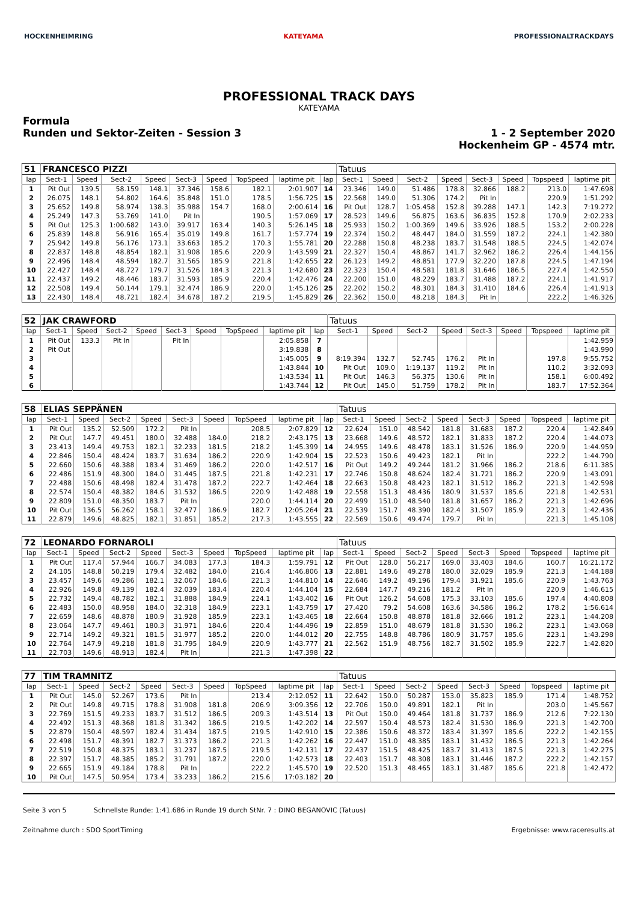HOCKENHEIMRING KATEYAMA PROFESSIONALTRACKDAYS
PROFESSIONAL TRACK DAYS
KATEYAMA
Formula
Runden und Sektor-Zeiten - Session 3
1 - 2 September 2020
Hockenheim GP - 4574 mtr.
| 51 | FRANCESCO PIZZI | | | | | | | | | Tatuus | | | | | | | |
| lap | Sect-1 | Speed | Sect-2 | Speed | Sect-3 | Speed | TopSpeed | laptime pit | lap | Sect-1 | Speed | Sect-2 | Speed | Sect-3 | Speed | Topspeed | laptime pit |
| 1 | Pit Out | 139.5 | 58.159 | 148.1 | 37.346 | 158.6 | 182.1 | 2:01.907 | 14 | 23.346 | 149.0 | 51.486 | 178.8 | 32.866 | 188.2 | 213.0 | 1:47.698 |
| 2 | 26.075 | 148.1 | 54.802 | 164.6 | 35.848 | 151.0 | 178.5 | 1:56.725 | 15 | 22.568 | 149.0 | 51.306 | 174.2 | Pit In | | 220.9 | 1:51.292 |
| 3 | 25.652 | 149.8 | 58.974 | 138.3 | 35.988 | 154.7 | 168.0 | 2:00.614 | 16 | Pit Out | 128.7 | 1:05.458 | 152.8 | 39.288 | 147.1 | 142.3 | 7:19.272 |
| 4 | 25.249 | 147.3 | 53.769 | 141.0 | Pit In | | 190.5 | 1:57.069 | 17 | 28.523 | 149.6 | 56.875 | 163.6 | 36.835 | 152.8 | 170.9 | 2:02.233 |
| 5 | Pit Out | 125.3 | 1:00.682 | 143.0 | 39.917 | 163.4 | 140.3 | 5:26.145 | 18 | 25.933 | 150.2 | 1:00.369 | 149.6 | 33.926 | 188.5 | 153.2 | 2:00.228 |
| 6 | 25.839 | 148.8 | 56.916 | 165.4 | 35.019 | 149.8 | 161.7 | 1:57.774 | 19 | 22.374 | 150.2 | 48.447 | 184.0 | 31.559 | 187.2 | 224.1 | 1:42.380 |
| 7 | 25.942 | 149.8 | 56.176 | 173.1 | 33.663 | 185.2 | 170.3 | 1:55.781 | 20 | 22.288 | 150.8 | 48.238 | 183.7 | 31.548 | 188.5 | 224.5 | 1:42.074 |
| 8 | 22.837 | 148.8 | 48.854 | 182.1 | 31.908 | 185.6 | 220.9 | 1:43.599 | 21 | 22.327 | 150.4 | 48.867 | 141.7 | 32.962 | 186.2 | 226.4 | 1:44.156 |
| 9 | 22.496 | 148.4 | 48.594 | 182.7 | 31.565 | 185.9 | 221.8 | 1:42.655 | 22 | 26.123 | 149.2 | 48.851 | 177.9 | 32.220 | 187.8 | 224.5 | 1:47.194 |
| 10 | 22.427 | 148.4 | 48.727 | 179.7 | 31.526 | 184.3 | 221.3 | 1:42.680 | 23 | 22.323 | 150.4 | 48.581 | 181.8 | 31.646 | 186.5 | 227.4 | 1:42.550 |
| 11 | 22.437 | 149.2 | 48.446 | 183.7 | 31.593 | 185.9 | 220.4 | 1:42.476 | 24 | 22.200 | 151.0 | 48.229 | 183.7 | 31.488 | 187.2 | 224.1 | 1:41.917 |
| 12 | 22.508 | 149.4 | 50.144 | 179.1 | 32.474 | 186.9 | 220.0 | 1:45.126 | 25 | 22.202 | 150.2 | 48.301 | 184.3 | 31.410 | 184.6 | 226.4 | 1:41.913 |
| 13 | 22.430 | 148.4 | 48.721 | 182.4 | 34.678 | 187.2 | 219.5 | 1:45.829 | 26 | 22.362 | 150.0 | 48.218 | 184.3 | Pit In | | 222.2 | 1:46.326 |
| 52 | JAK CRAWFORD | | | | | | | | | Tatuus | | | | | | | |
| lap | Sect-1 | Speed | Sect-2 | Speed | Sect-3 | Speed | TopSpeed | laptime pit | lap | Sect-1 | Speed | Sect-2 | Speed | Sect-3 | Speed | Topspeed | laptime pit |
| 1 | Pit Out | 133.3 | Pit In | | Pit In | | | 2:05.858 | 7 | | | | | | | | 1:42.959 |
| 2 | Pit Out | | | | | | | 3:19.838 | 8 | | | | | | | | 1:43.990 |
| 3 | | | | | | | | 1:45.005 | 9 | 8:19.394 | 132.7 | 52.745 | 176.2 | Pit In | | 197.8 | 9:55.752 |
| 4 | | | | | | | | 1:43.844 | 10 | Pit Out | 109.0 | 1:19.137 | 119.2 | Pit In | | 110.2 | 3:32.093 |
| 5 | | | | | | | | 1:43.534 | 11 | Pit Out | 146.3 | 56.375 | 130.6 | Pit In | | 158.1 | 6:00.492 |
| 6 | | | | | | | | 1:43.744 | 12 | Pit Out | 145.0 | 51.759 | 178.2 | Pit In | | 183.7 | 17:52.364 |
| 58 | ELIAS SEPPÄNEN | | | | | | | | | Tatuus | | | | | | | |
| lap | Sect-1 | Speed | Sect-2 | Speed | Sect-3 | Speed | TopSpeed | laptime pit | lap | Sect-1 | Speed | Sect-2 | Speed | Sect-3 | Speed | Topspeed | laptime pit |
| 1 | Pit Out | 135.2 | 52.509 | 172.2 | Pit In | | 208.5 | 2:07.829 | 12 | 22.624 | 151.0 | 48.542 | 181.8 | 31.683 | 187.2 | 220.4 | 1:42.849 |
| 2 | Pit Out | 147.7 | 49.451 | 180.0 | 32.488 | 184.0 | 218.2 | 2:43.175 | 13 | 23.668 | 149.6 | 48.572 | 182.1 | 31.833 | 187.2 | 220.4 | 1:44.073 |
| 3 | 23.413 | 149.4 | 49.753 | 182.1 | 32.233 | 181.5 | 218.2 | 1:45.399 | 14 | 24.955 | 149.6 | 48.478 | 183.1 | 31.526 | 186.9 | 220.9 | 1:44.959 |
| 4 | 22.846 | 150.4 | 48.424 | 183.7 | 31.634 | 186.2 | 220.9 | 1:42.904 | 15 | 22.523 | 150.6 | 49.423 | 182.1 | Pit In | | 222.2 | 1:44.790 |
| 5 | 22.660 | 150.6 | 48.388 | 183.4 | 31.469 | 186.2 | 220.0 | 1:42.517 | 16 | Pit Out | 149.2 | 49.244 | 181.2 | 31.966 | 186.2 | 218.6 | 6:11.385 |
| 6 | 22.486 | 151.9 | 48.300 | 184.0 | 31.445 | 187.5 | 221.8 | 1:42.231 | 17 | 22.746 | 150.8 | 48.624 | 182.4 | 31.721 | 186.2 | 220.9 | 1:43.091 |
| 7 | 22.488 | 150.6 | 48.498 | 182.4 | 31.478 | 187.2 | 222.7 | 1:42.464 | 18 | 22.663 | 150.8 | 48.423 | 182.1 | 31.512 | 186.2 | 221.3 | 1:42.598 |
| 8 | 22.574 | 150.4 | 48.382 | 184.6 | 31.532 | 186.5 | 220.9 | 1:42.488 | 19 | 22.558 | 151.3 | 48.436 | 180.9 | 31.537 | 185.6 | 221.8 | 1:42.531 |
| 9 | 22.809 | 151.0 | 48.350 | 183.7 | Pit In | | 220.0 | 1:44.114 | 20 | 22.499 | 151.0 | 48.540 | 181.8 | 31.657 | 186.2 | 221.3 | 1:42.696 |
| 10 | Pit Out | 136.5 | 56.262 | 158.1 | 32.477 | 186.9 | 182.7 | 12:05.264 | 21 | 22.539 | 151.7 | 48.390 | 182.4 | 31.507 | 185.9 | 221.3 | 1:42.436 |
| 11 | 22.879 | 149.6 | 48.825 | 182.1 | 31.851 | 185.2 | 217.3 | 1:43.555 | 22 | 22.569 | 150.6 | 49.474 | 179.7 | Pit In | | 221.3 | 1:45.108 |
| 72 | LEONARDO FORNAROLI | | | | | | | | | Tatuus | | | | | | | |
| lap | Sect-1 | Speed | Sect-2 | Speed | Sect-3 | Speed | TopSpeed | laptime pit | lap | Sect-1 | Speed | Sect-2 | Speed | Sect-3 | Speed | Topspeed | laptime pit |
| 1 | Pit Out | 117.4 | 57.944 | 166.7 | 34.083 | 177.3 | 184.3 | 1:59.791 | 12 | Pit Out | 128.0 | 56.217 | 169.0 | 33.403 | 184.6 | 160.7 | 16:21.172 |
| 2 | 24.105 | 148.8 | 50.219 | 179.4 | 32.482 | 184.0 | 216.4 | 1:46.806 | 13 | 22.881 | 149.6 | 49.278 | 180.0 | 32.029 | 185.9 | 221.3 | 1:44.188 |
| 3 | 23.457 | 149.6 | 49.286 | 182.1 | 32.067 | 184.6 | 221.3 | 1:44.810 | 14 | 22.646 | 149.2 | 49.196 | 179.4 | 31.921 | 185.6 | 220.9 | 1:43.763 |
| 4 | 22.926 | 149.8 | 49.139 | 182.4 | 32.039 | 183.4 | 220.4 | 1:44.104 | 15 | 22.684 | 147.7 | 49.216 | 181.2 | Pit In | | 220.9 | 1:46.615 |
| 5 | 22.732 | 149.4 | 48.782 | 182.1 | 31.888 | 184.9 | 224.1 | 1:43.402 | 16 | Pit Out | 126.2 | 54.608 | 175.3 | 33.103 | 185.6 | 197.4 | 4:40.808 |
| 6 | 22.483 | 150.0 | 48.958 | 184.0 | 32.318 | 184.9 | 223.1 | 1:43.759 | 17 | 27.420 | 79.2 | 54.608 | 163.6 | 34.586 | 186.2 | 178.2 | 1:56.614 |
| 7 | 22.659 | 148.6 | 48.878 | 180.9 | 31.928 | 185.9 | 223.1 | 1:43.465 | 18 | 22.664 | 150.8 | 48.878 | 181.8 | 32.666 | 181.2 | 223.1 | 1:44.208 |
| 8 | 23.064 | 147.7 | 49.461 | 180.3 | 31.971 | 184.6 | 220.4 | 1:44.496 | 19 | 22.859 | 151.0 | 48.679 | 181.8 | 31.530 | 186.2 | 223.1 | 1:43.068 |
| 9 | 22.714 | 149.2 | 49.321 | 181.5 | 31.977 | 185.2 | 220.0 | 1:44.012 | 20 | 22.755 | 148.8 | 48.786 | 180.9 | 31.757 | 185.6 | 223.1 | 1:43.298 |
| 10 | 22.764 | 147.9 | 49.218 | 181.8 | 31.795 | 184.9 | 220.9 | 1:43.777 | 21 | 22.562 | 151.9 | 48.756 | 182.7 | 31.502 | 185.9 | 222.7 | 1:42.820 |
| 11 | 22.703 | 149.6 | 48.913 | 182.4 | Pit In | | 221.3 | 1:47.398 | 22 | | | | | | | | |
| 77 | TIM TRAMNITZ | | | | | | | | | Tatuus | | | | | | | |
| lap | Sect-1 | Speed | Sect-2 | Speed | Sect-3 | Speed | TopSpeed | laptime pit | lap | Sect-1 | Speed | Sect-2 | Speed | Sect-3 | Speed | Topspeed | laptime pit |
| 1 | Pit Out | 145.0 | 52.267 | 173.6 | Pit In | | 213.4 | 2:12.052 | 11 | 22.642 | 150.0 | 50.287 | 153.0 | 35.823 | 185.9 | 171.4 | 1:48.752 |
| 2 | Pit Out | 149.8 | 49.715 | 178.8 | 31.908 | 181.8 | 206.9 | 3:09.356 | 12 | 22.706 | 150.0 | 49.891 | 182.1 | Pit In | | 203.0 | 1:45.567 |
| 3 | 22.769 | 151.5 | 49.233 | 183.7 | 31.512 | 186.5 | 209.3 | 1:43.514 | 13 | Pit Out | 150.0 | 49.464 | 181.8 | 31.737 | 186.9 | 212.6 | 7:22.130 |
| 4 | 22.492 | 151.3 | 48.368 | 181.8 | 31.342 | 186.5 | 219.5 | 1:42.202 | 14 | 22.597 | 150.4 | 48.573 | 182.4 | 31.530 | 186.9 | 221.3 | 1:42.700 |
| 5 | 22.879 | 150.4 | 48.597 | 182.4 | 31.434 | 187.5 | 219.5 | 1:42.910 | 15 | 22.386 | 150.6 | 48.372 | 183.4 | 31.397 | 185.6 | 222.2 | 1:42.155 |
| 6 | 22.498 | 151.7 | 48.391 | 182.7 | 31.373 | 186.2 | 221.3 | 1:42.262 | 16 | 22.447 | 151.0 | 48.385 | 183.1 | 31.432 | 186.5 | 221.3 | 1:42.264 |
| 7 | 22.519 | 150.8 | 48.375 | 183.1 | 31.237 | 187.5 | 219.5 | 1:42.131 | 17 | 22.437 | 151.5 | 48.425 | 183.7 | 31.413 | 187.5 | 221.3 | 1:42.275 |
| 8 | 22.397 | 151.7 | 48.385 | 185.2 | 31.791 | 187.2 | 220.0 | 1:42.573 | 18 | 22.403 | 151.7 | 48.308 | 183.1 | 31.446 | 187.2 | 222.2 | 1:42.157 |
| 9 | 22.665 | 151.9 | 49.184 | 178.8 | Pit In | | 222.2 | 1:45.570 | 19 | 22.520 | 151.3 | 48.465 | 183.1 | 31.487 | 185.6 | 221.8 | 1:42.472 |
| 10 | Pit Out | 147.5 | 50.954 | 173.4 | 33.233 | 186.2 | 215.6 | 17:03.182 | 20 | | | | | | | | |
Seite 3 von 5 Schnellste Runde: 1:41.686 in Runde 19 durch StNr. 7 : DINO BEGANOVIC (Tatuus)
Zeitnahme durch : SDO SportTiming Ergebnisse: www.raceresults.at